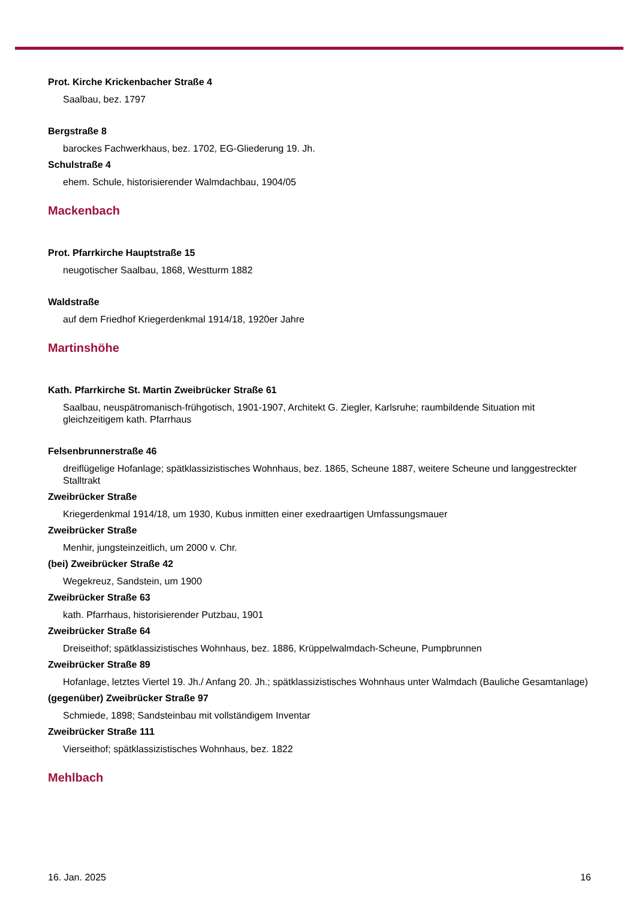Prot. Kirche Krickenbacher Straße 4
Saalbau, bez. 1797
Bergstraße 8
barockes Fachwerkhaus, bez. 1702, EG-Gliederung 19. Jh.
Schulstraße 4
ehem. Schule, historisierender Walmdachbau, 1904/05
Mackenbach
Prot. Pfarrkirche Hauptstraße 15
neugotischer Saalbau, 1868, Westturm 1882
Waldstraße
auf dem Friedhof Kriegerdenkmal 1914/18, 1920er Jahre
Martinshöhe
Kath. Pfarrkirche St. Martin Zweibrücker Straße 61
Saalbau, neuspätromanisch-frühgotisch, 1901-1907, Architekt G. Ziegler, Karlsruhe; raumbildende Situation mit gleichzeitigem kath. Pfarrhaus
Felsenbrunnerstraße 46
dreiflügelige Hofanlage; spätklassizistisches Wohnhaus, bez. 1865, Scheune 1887, weitere Scheune und langgestreckter Stalltrakt
Zweibrücker Straße
Kriegerdenkmal 1914/18, um 1930, Kubus inmitten einer exedraartigen Umfassungsmauer
Zweibrücker Straße
Menhir, jungsteinzeitlich, um 2000 v. Chr.
(bei) Zweibrücker Straße 42
Wegekreuz, Sandstein, um 1900
Zweibrücker Straße 63
kath. Pfarrhaus, historisierender Putzbau, 1901
Zweibrücker Straße 64
Dreiseithof; spätklassizistisches Wohnhaus, bez. 1886, Krüppelwalmdach-Scheune, Pumpbrunnen
Zweibrücker Straße 89
Hofanlage, letztes Viertel 19. Jh./ Anfang 20. Jh.; spätklassizistisches Wohnhaus unter Walmdach (Bauliche Gesamtanlage)
(gegenüber) Zweibrücker Straße 97
Schmiede, 1898; Sandsteinbau mit vollständigem Inventar
Zweibrücker Straße 111
Vierseithof; spätklassizistisches Wohnhaus, bez. 1822
Mehlbach
16. Jan. 2025 16